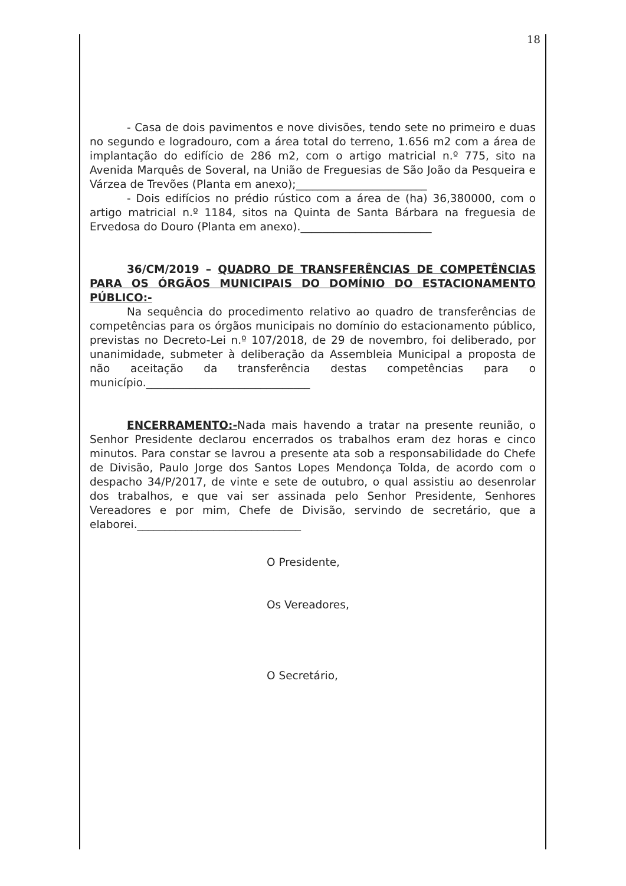18
- Casa de dois pavimentos e nove divisões, tendo sete no primeiro e duas no segundo e logradouro, com a área total do terreno, 1.656 m2 com a área de implantação do edifício de 286 m2, com o artigo matricial n.º 775, sito na Avenida Marquês de Soveral, na União de Freguesias de São João da Pesqueira e Várzea de Trevões (Planta em anexo);________________________
- Dois edifícios no prédio rústico com a área de (ha) 36,380000, com o artigo matricial n.º 1184, sitos na Quinta de Santa Bárbara na freguesia de Ervedosa do Douro (Planta em anexo).________________________
36/CM/2019 – QUADRO DE TRANSFERÊNCIAS DE COMPETÊNCIAS PARA OS ÓRGÃOS MUNICIPAIS DO DOMÍNIO DO ESTACIONAMENTO PÚBLICO:-
Na sequência do procedimento relativo ao quadro de transferências de competências para os órgãos municipais no domínio do estacionamento público, previstas no Decreto-Lei n.º 107/2018, de 29 de novembro, foi deliberado, por unanimidade, submeter à deliberação da Assembleia Municipal a proposta de não aceitação da transferência destas competências para o município.______________________________
ENCERRAMENTO:-Nada mais havendo a tratar na presente reunião, o Senhor Presidente declarou encerrados os trabalhos eram dez horas e cinco minutos. Para constar se lavrou a presente ata sob a responsabilidade do Chefe de Divisão, Paulo Jorge dos Santos Lopes Mendonça Tolda, de acordo com o despacho 34/P/2017, de vinte e sete de outubro, o qual assistiu ao desenrolar dos trabalhos, e que vai ser assinada pelo Senhor Presidente, Senhores Vereadores e por mim, Chefe de Divisão, servindo de secretário, que a elaborei.______________________________
O Presidente,
Os Vereadores,
O Secretário,